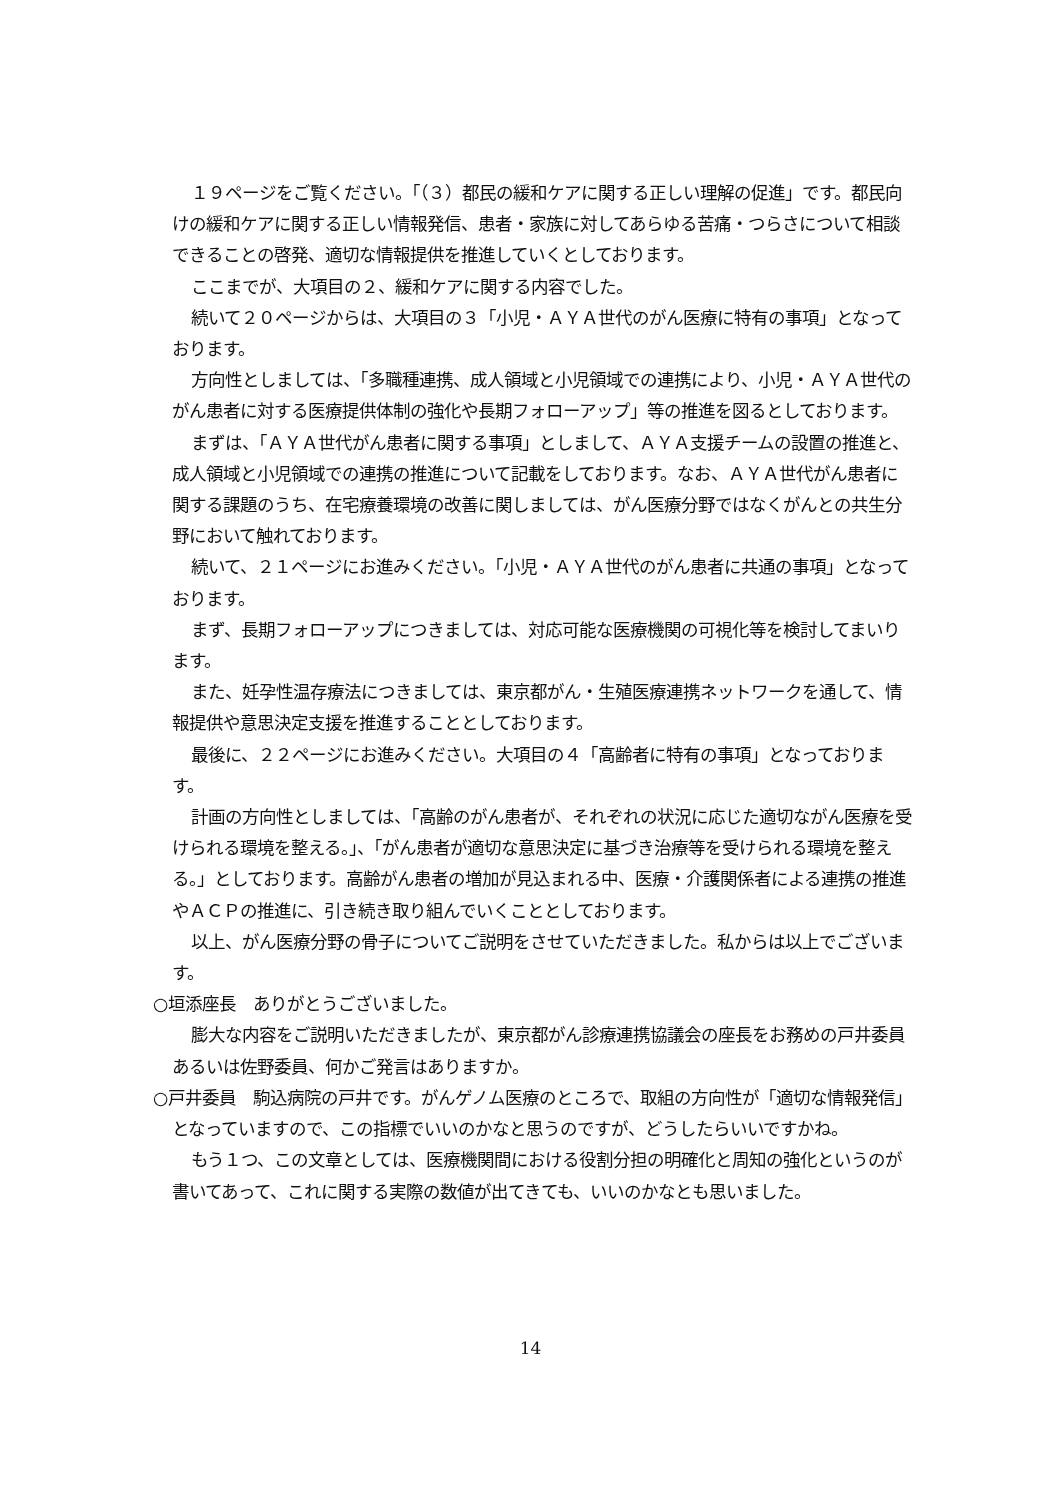１９ページをご覧ください。「（３）都民の緩和ケアに関する正しい理解の促進」です。都民向けの緩和ケアに関する正しい情報発信、患者・家族に対してあらゆる苦痛・つらさについて相談できることの啓発、適切な情報提供を推進していくとしております。
ここまでが、大項目の２、緩和ケアに関する内容でした。
続いて２０ページからは、大項目の３「小児・ＡＹＡ世代のがん医療に特有の事項」となっております。
方向性としましては、「多職種連携、成人領域と小児領域での連携により、小児・ＡＹＡ世代のがん患者に対する医療提供体制の強化や長期フォローアップ」等の推進を図るとしております。
まずは、「ＡＹＡ世代がん患者に関する事項」としまして、ＡＹＡ支援チームの設置の推進と、成人領域と小児領域での連携の推進について記載をしております。なお、ＡＹＡ世代がん患者に関する課題のうち、在宅療養環境の改善に関しましては、がん医療分野ではなくがんとの共生分野において触れております。
続いて、２１ページにお進みください。「小児・ＡＹＡ世代のがん患者に共通の事項」となっております。
まず、長期フォローアップにつきましては、対応可能な医療機関の可視化等を検討してまいります。
また、妊孕性温存療法につきましては、東京都がん・生殖医療連携ネットワークを通して、情報提供や意思決定支援を推進することとしております。
最後に、２２ページにお進みください。大項目の４「高齢者に特有の事項」となっております。
計画の方向性としましては、「高齢のがん患者が、それぞれの状況に応じた適切ながん医療を受けられる環境を整える。」、「がん患者が適切な意思決定に基づき治療等を受けられる環境を整える。」としております。高齢がん患者の増加が見込まれる中、医療・介護関係者による連携の推進やＡＣＰの推進に、引き続き取り組んでいくこととしております。
以上、がん医療分野の骨子についてご説明をさせていただきました。私からは以上でございます。
○垣添座長　ありがとうございました。
膨大な内容をご説明いただきましたが、東京都がん診療連携協議会の座長をお務めの戸井委員あるいは佐野委員、何かご発言はありますか。
○戸井委員　駒込病院の戸井です。がんゲノム医療のところで、取組の方向性が「適切な情報発信」となっていますので、この指標でいいのかなと思うのですが、どうしたらいいですかね。
もう１つ、この文章としては、医療機関間における役割分担の明確化と周知の強化というのが書いてあって、これに関する実際の数値が出てきても、いいのかなとも思いました。
14